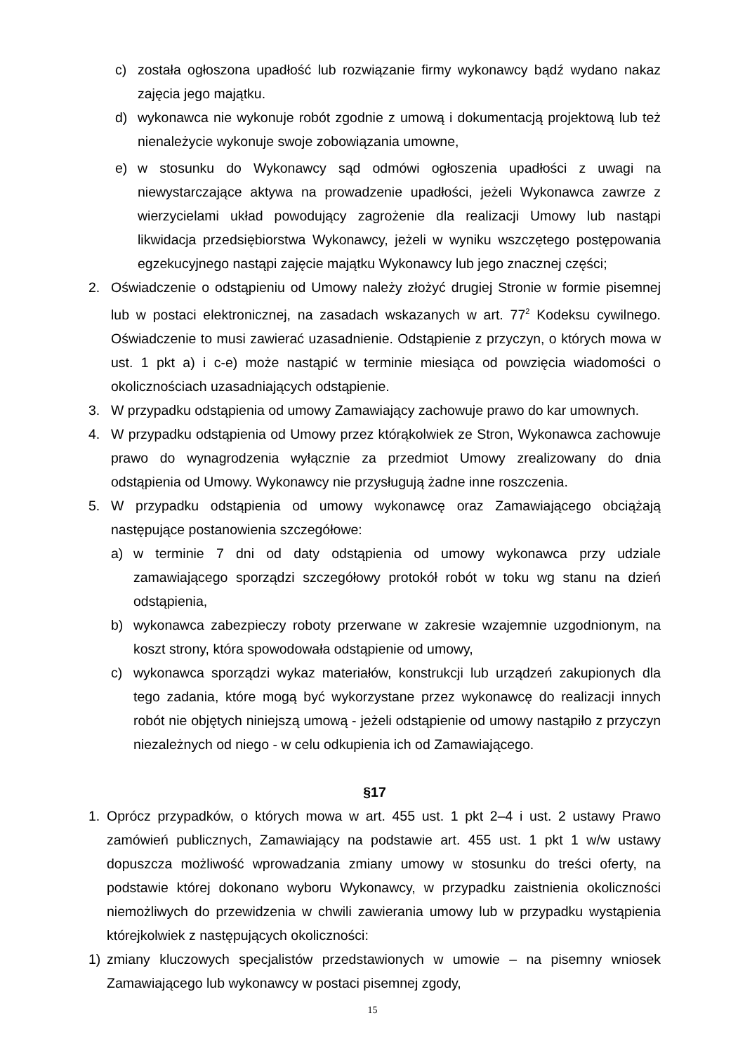c) została ogłoszona upadłość lub rozwiązanie firmy wykonawcy bądź wydano nakaz zajęcia jego majątku.
d) wykonawca nie wykonuje robót zgodnie z umową i dokumentacją projektową lub też nienależycie wykonuje swoje zobowiązania umowne,
e) w stosunku do Wykonawcy sąd odmówi ogłoszenia upadłości z uwagi na niewystarczające aktywa na prowadzenie upadłości, jeżeli Wykonawca zawrze z wierzycielami układ powodujący zagrożenie dla realizacji Umowy lub nastąpi likwidacja przedsiębiorstwa Wykonawcy, jeżeli w wyniku wszczętego postępowania egzekucyjnego nastąpi zajęcie majątku Wykonawcy lub jego znacznej części;
2. Oświadczenie o odstąpieniu od Umowy należy złożyć drugiej Stronie w formie pisemnej lub w postaci elektronicznej, na zasadach wskazanych w art. 77<sup>2</sup> Kodeksu cywilnego. Oświadczenie to musi zawierać uzasadnienie. Odstąpienie z przyczyn, o których mowa w ust. 1 pkt a) i c-e) może nastąpić w terminie miesiąca od powzięcia wiadomości o okolicznościach uzasadniających odstąpienie.
3. W przypadku odstąpienia od umowy Zamawiający zachowuje prawo do kar umownych.
4. W przypadku odstąpienia od Umowy przez którąkolwiek ze Stron, Wykonawca zachowuje prawo do wynagrodzenia wyłącznie za przedmiot Umowy zrealizowany do dnia odstąpienia od Umowy. Wykonawcy nie przysługują żadne inne roszczenia.
5. W przypadku odstąpienia od umowy wykonawcę oraz Zamawiającego obciążają następujące postanowienia szczegółowe:
a) w terminie 7 dni od daty odstąpienia od umowy wykonawca przy udziale zamawiającego sporządzi szczegółowy protokół robót w toku wg stanu na dzień odstąpienia,
b) wykonawca zabezpieczy roboty przerwane w zakresie wzajemnie uzgodnionym, na koszt strony, która spowodowała odstąpienie od umowy,
c) wykonawca sporządzi wykaz materiałów, konstrukcji lub urządzeń zakupionych dla tego zadania, które mogą być wykorzystane przez wykonawcę do realizacji innych robót nie objętych niniejszą umową - jeżeli odstąpienie od umowy nastąpiło z przyczyn niezależnych od niego - w celu odkupienia ich od Zamawiającego.
§17
1. Oprócz przypadków, o których mowa w art. 455 ust. 1 pkt 2–4 i ust. 2 ustawy Prawo zamówień publicznych, Zamawiający na podstawie art. 455 ust. 1 pkt 1 w/w ustawy dopuszcza możliwość wprowadzania zmiany umowy w stosunku do treści oferty, na podstawie której dokonano wyboru Wykonawcy, w przypadku zaistnienia okoliczności niemożliwych do przewidzenia w chwili zawierania umowy lub w przypadku wystąpienia którejkolwiek z następujących okoliczności:
1) zmiany kluczowych specjalistów przedstawionych w umowie – na pisemny wniosek Zamawiającego lub wykonawcy w postaci pisemnej zgody,
15